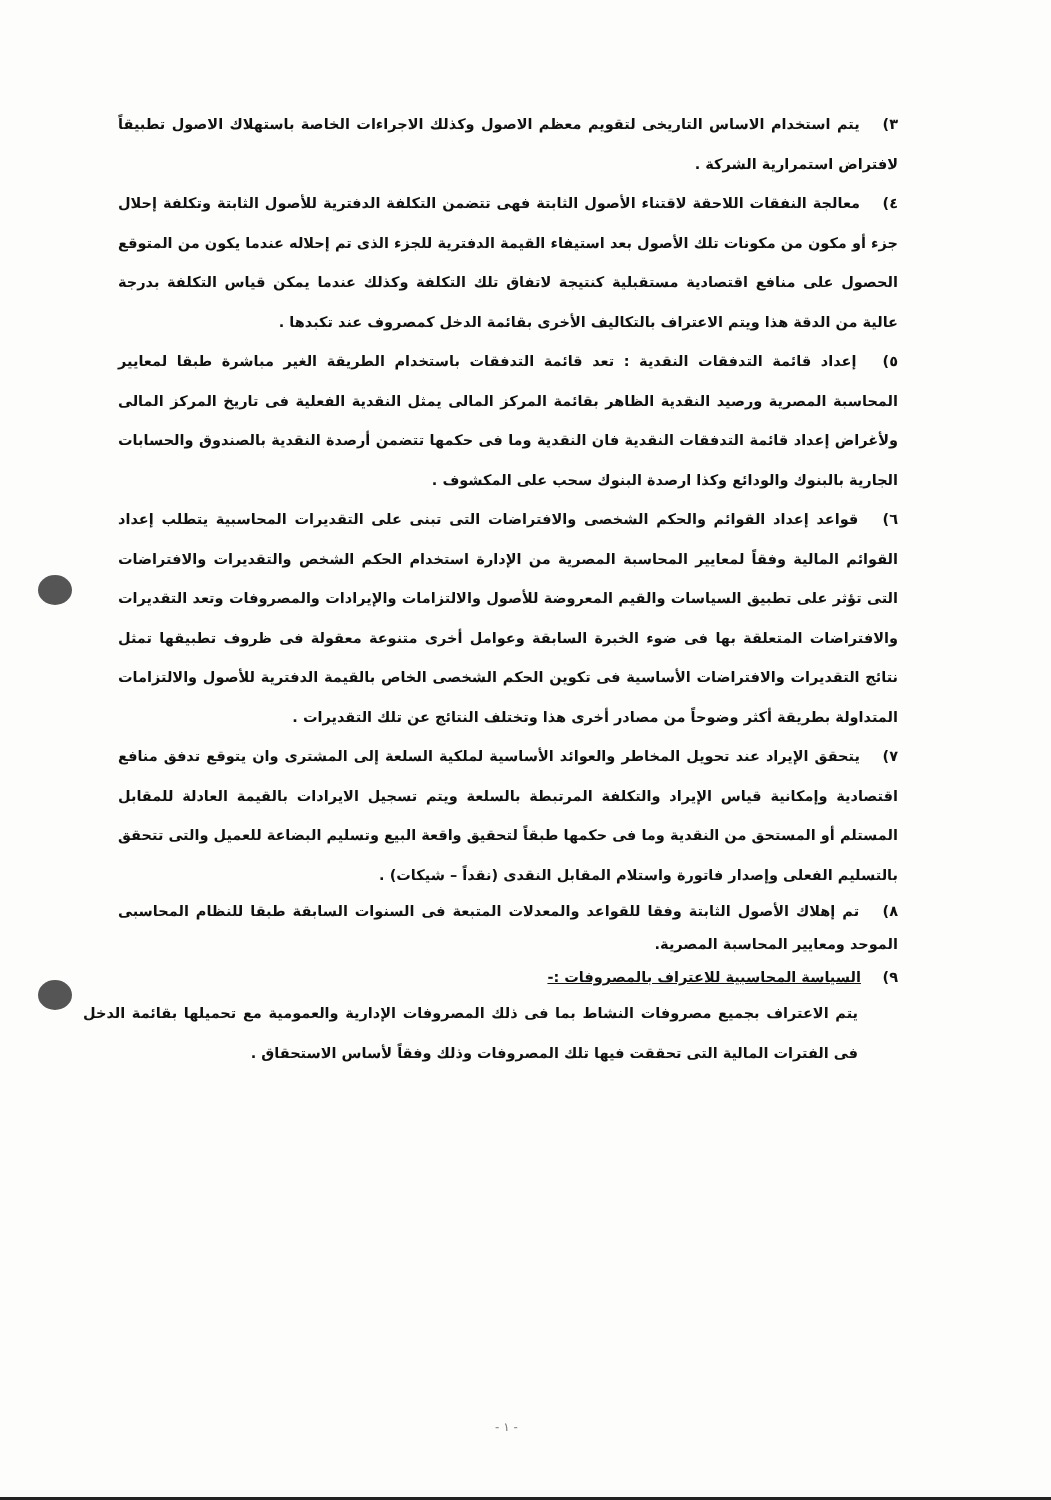٣) يتم استخدام الاساس التاريخى لتقويم معظم الاصول وكذلك الاجراءات الخاصة باستهلاك الاصول تطبيقاً لافتراض استمرارية الشركة .
٤) معالجة النفقات اللاحقة لاقتناء الأصول الثابتة فهى تتضمن التكلفة الدفترية للأصول الثابتة وتكلفة إحلال جزء أو مكون من مكونات تلك الأصول بعد استيفاء القيمة الدفترية للجزء الذى تم إحلاله عندما يكون من المتوقع الحصول على منافع اقتصادية مستقبلية كنتيجة لاتفاق تلك التكلفة وكذلك عندما يمكن قياس التكلفة بدرجة عالية من الدقة هذا ويتم الاعتراف بالتكاليف الأخرى بقائمة الدخل كمصروف عند تكبدها .
٥) إعداد قائمة التدفقات النقدية : تعد قائمة التدفقات باستخدام الطريقة الغير مباشرة طبقا لمعايير المحاسبة المصرية ورصيد النقدية الظاهر بقائمة المركز المالى يمثل النقدية الفعلية فى تاريخ المركز المالى ولأغراض إعداد قائمة التدفقات النقدية فان النقدية وما فى حكمها تتضمن أرصدة النقدية بالصندوق والحسابات الجارية بالبنوك والودائع وكذا ارصدة البنوك سحب على المكشوف .
٦) قواعد إعداد القوائم والحكم الشخصى والافتراضات التى تبنى على التقديرات المحاسبية يتطلب إعداد القوائم المالية وفقاً لمعايير المحاسبة المصرية من الإدارة استخدام الحكم الشخص والتقديرات والافتراضات التى تؤثر على تطبيق السياسات والقيم المعروضة للأصول والالتزامات والإيرادات والمصروفات وتعد التقديرات والافتراضات المتعلقة بها فى ضوء الخبرة السابقة وعوامل أخرى متنوعة معقولة فى ظروف تطبيقها تمثل نتائج التقديرات والافتراضات الأساسية فى تكوين الحكم الشخصى الخاص بالقيمة الدفترية للأصول والالتزامات المتداولة بطريقة أكثر وضوحاً من مصادر أخرى هذا وتختلف النتائج عن تلك التقديرات .
٧) يتحقق الإيراد عند تحويل المخاطر والعوائد الأساسية لملكية السلعة إلى المشترى وان يتوقع تدفق منافع اقتصادية وإمكانية قياس الإيراد والتكلفة المرتبطة بالسلعة ويتم تسجيل الايرادات بالقيمة العادلة للمقابل المستلم أو المستحق من النقدية وما فى حكمها طبقاً لتحقيق واقعة البيع وتسليم البضاعة للعميل والتى تتحقق بالتسليم الفعلى وإصدار فاتورة واستلام المقابل النقدى (نقداً – شيكات) .
٨) تم إهلاك الأصول الثابتة وفقا للقواعد والمعدلات المتبعة فى السنوات السابقة طبقا للنظام المحاسبى الموحد ومعايير المحاسبة المصرية.
٩) السياسة المحاسبية للاعتراف بالمصروفات :-
يتم الاعتراف بجميع مصروفات النشاط بما فى ذلك المصروفات الإدارية والعمومية مع تحميلها بقائمة الدخل فى الفترات المالية التى تحققت فيها تلك المصروفات وذلك وفقاً لأساس الاستحقاق .
- ١ -